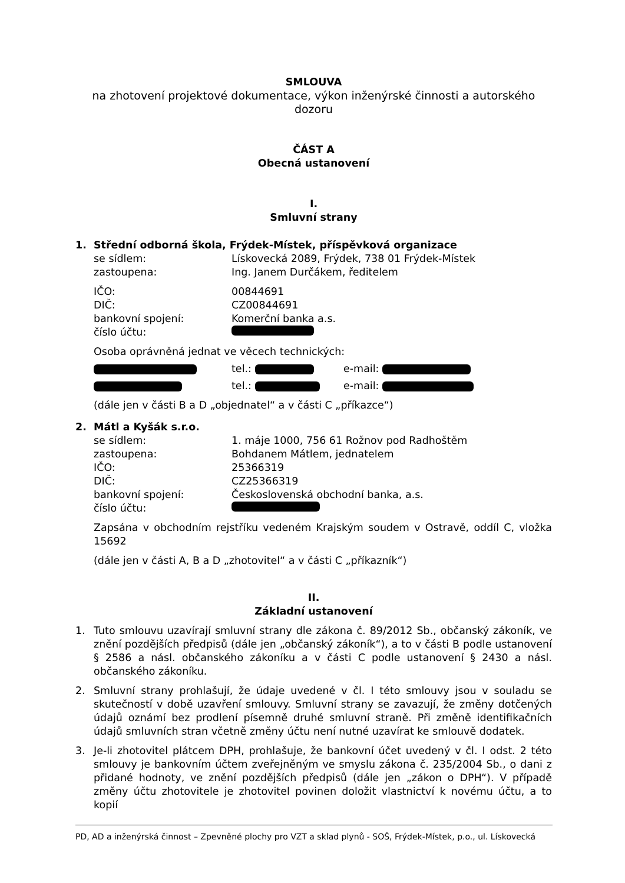SMLOUVA
na zhotovení projektové dokumentace, výkon inženýrské činnosti a autorského dozoru
ČÁST A
Obecná ustanovení
I.
Smluvní strany
1. Střední odborná škola, Frýdek-Místek, příspěvková organizace
se sídlem: Lískovecká 2089, Frýdek, 738 01 Frýdek-Místek
zastoupena: Ing. Janem Durčákem, ředitelem
IČO: 00844691
DIČ: CZ00844691
bankovní spojení: Komerční banka a.s.
číslo účtu:
Osoba oprávněná jednat ve věcech technických:
tel.: e-mail:
tel.: e-mail:
(dále jen v části B a D „objednatel“ a v části C „příkazce“)
2. Mátl a Kyšák s.r.o.
se sídlem: 1. máje 1000, 756 61 Rožnov pod Radhoštěm
zastoupena: Bohdanem Mátlem, jednatelem
IČO: 25366319
DIČ: CZ25366319
bankovní spojení: Československá obchodní banka, a.s.
číslo účtu:
Zapsána v obchodním rejstříku vedeném Krajským soudem v Ostravě, oddíl C, vložka 15692
(dále jen v části A, B a D „zhotovitel“ a v části C „příkazník“)
II.
Základní ustanovení
1. Tuto smlouvu uzavírají smluvní strany dle zákona č. 89/2012 Sb., občanský zákoník, ve znění pozdějších předpisů (dále jen „občanský zákoník“), a to v části B podle ustanovení § 2586 a násl. občanského zákoníku a v části C podle ustanovení § 2430 a násl. občanského zákoníku.
2. Smluvní strany prohlašují, že údaje uvedené v čl. I této smlouvy jsou v souladu se skutečností v době uzavření smlouvy. Smluvní strany se zavazují, že změny dotčených údajů oznámí bez prodlení písemně druhé smluvní straně. Při změně identifikačních údajů smluvních stran včetně změny účtu není nutné uzavírat ke smlouvě dodatek.
3. Je-li zhotovitel plátcem DPH, prohlašuje, že bankovní účet uvedený v čl. I odst. 2 této smlouvy je bankovním účtem zveřejněným ve smyslu zákona č. 235/2004 Sb., o dani z přidané hodnoty, ve znění pozdějších předpisů (dále jen „zákon o DPH“). V případě změny účtu zhotovitele je zhotovitel povinen doložit vlastnictví k novému účtu, a to kopií
PD, AD a inženýrská činnost – Zpevněné plochy pro VZT a sklad plynů - SOŠ, Frýdek-Místek, p.o., ul. Lískovecká